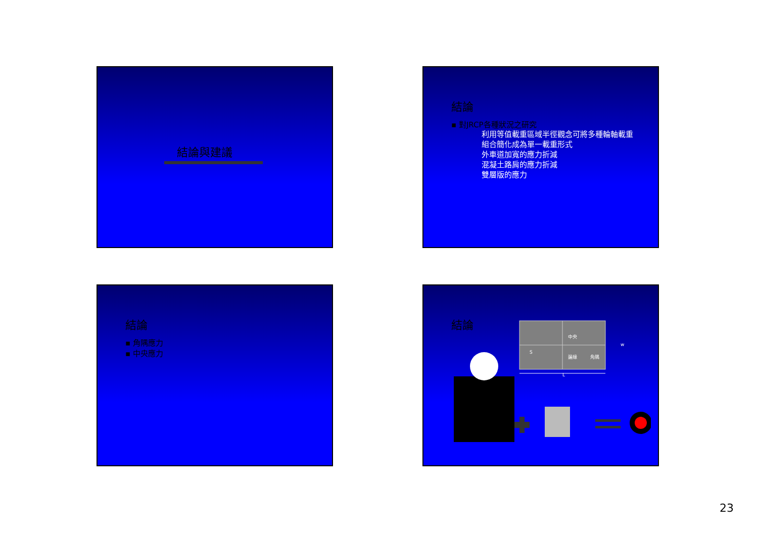結論與建議
結論
▪ 對JRCP各種狀況之研究
利用等值載重區域半徑觀念可將多種輪軸載重
組合簡化成為單一載重形式
外車道加寬的應力折減
混凝土路肩的應力折減
雙層版的應力
結論
▪ 角隅應力
▪ 中央應力
結論
中央
邊緣
角隅
w
L
S
23